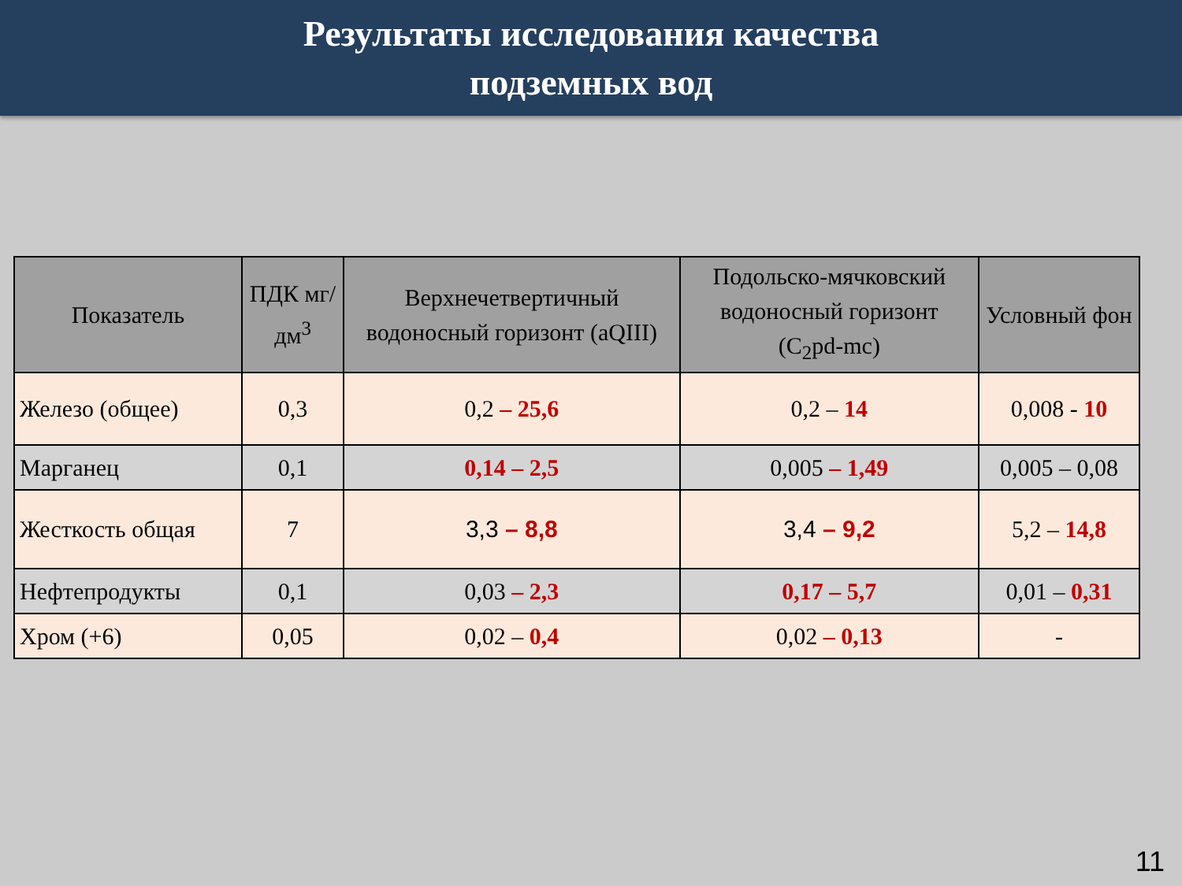Результаты исследования качества
подземных вод
| Показатель | ПДК мг/дм<sup>3</sup> | Верхнечетвертичный водоносный горизонт (aQIII) | Подольско-мячковский водоносный горизонт (C<sub>2</sub>pd-mc) | Условный фон |
| --- | --- | --- | --- | --- |
| Железо (общее) | 0,3 | 0,2 – 25,6 | 0,2 – 14 | 0,008 - 10 |
| Марганец | 0,1 | 0,14 – 2,5 | 0,005 – 1,49 | 0,005 – 0,08 |
| Жесткость общая | 7 | 3,3 – 8,8 | 3,4 – 9,2 | 5,2 – 14,8 |
| Нефтепродукты | 0,1 | 0,03 – 2,3 | 0,17 – 5,7 | 0,01 – 0,31 |
| Хром (+6) | 0,05 | 0,02 – 0,4 | 0,02 – 0,13 | - |
11